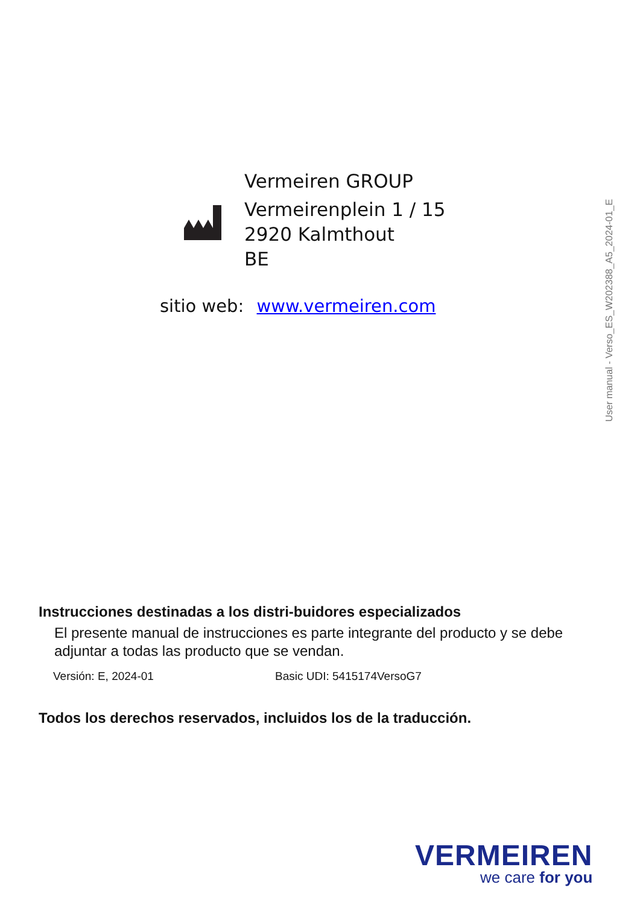Vermeiren GROUP
Vermeirenplein 1 / 15
2920 Kalmthout
BE
sitio web: www.vermeiren.com
User manual - Verso_ES_W202388_A5_2024-01_E
Instrucciones destinadas a los distri-buidores especializados
El presente manual de instrucciones es parte integrante del producto y se debe adjuntar a todas las producto que se vendan.
Versión: E, 2024-01 Basic UDI: 5415174VersoG7
Todos los derechos reservados, incluidos los de la traducción.
VERMEIREN
we care for you